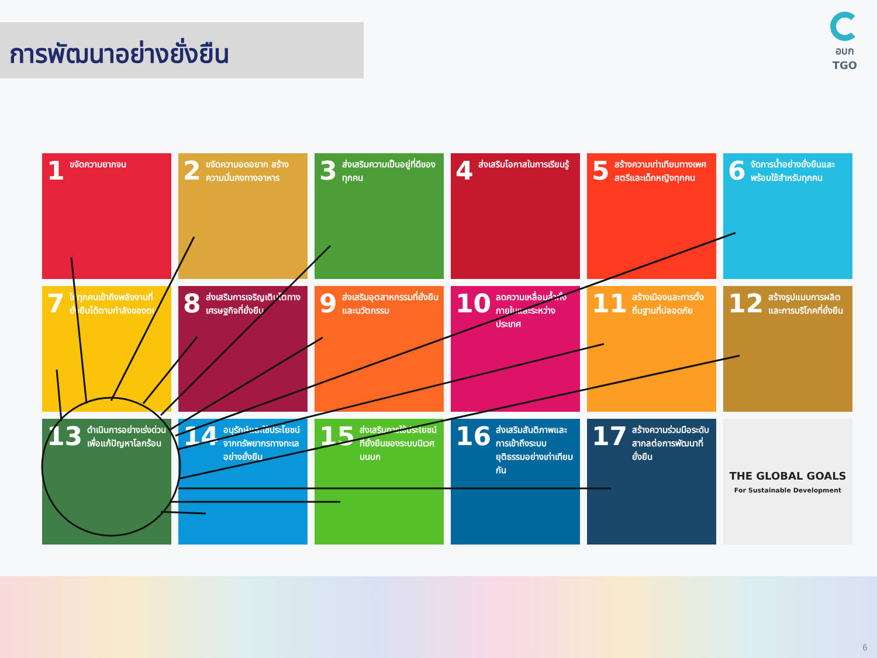การพัฒนาอย่างยั่งยืน
อบก
TGO
1 ขจัดความยากจน
2 ขจัดความอดอยาก สร้างความมั่นคงทางอาหาร
3 ส่งเสริมความเป็นอยู่ที่ดีของทุกคน
4 ส่งเสริมโอกาสในการเรียนรู้
5 สร้างความเท่าเทียมทางเพศสตรีและเด็กหญิงทุกคน
6 จัดการน้ำอย่างยั่งยืนและพร้อมใช้สำหรับทุกคน
7 ให้ทุกคนเข้าถึงพลังงานที่ยั่งยืนได้ตามกำลังของตน
8 ส่งเสริมการเจริญเติบโตทางเศรษฐกิจที่ยั่งยืน
9 ส่งเสริมอุตสาหกรรมที่ยั่งยืนและนวัตกรรม
10 ลดความเหลื่อมล้ำทั้งภายในและระหว่างประเทศ
11 สร้างเมืองและการตั้งถิ่นฐานที่ปลอดภัย
12 สร้างรูปแบบการผลิตและการบริโภคที่ยั่งยืน
13 ดำเนินการอย่างเร่งด่วนเพื่อแก้ปัญหาโลกร้อน
14 อนุรักษ์และใช้ประโยชน์จากทรัพยากรทางทะเลอย่างยั่งยืน
15 ส่งเสริมการใช้ประโยชน์ที่ยั่งยืนของระบบนิเวศบนบก
16 ส่งเสริมสันติภาพและการเข้าถึงระบบยุติธรรมอย่างเท่าเทียมกัน
17 สร้างความร่วมมือระดับสากลต่อการพัฒนาที่ยั่งยืน
THE GLOBAL GOALS
For Sustainable Development
6